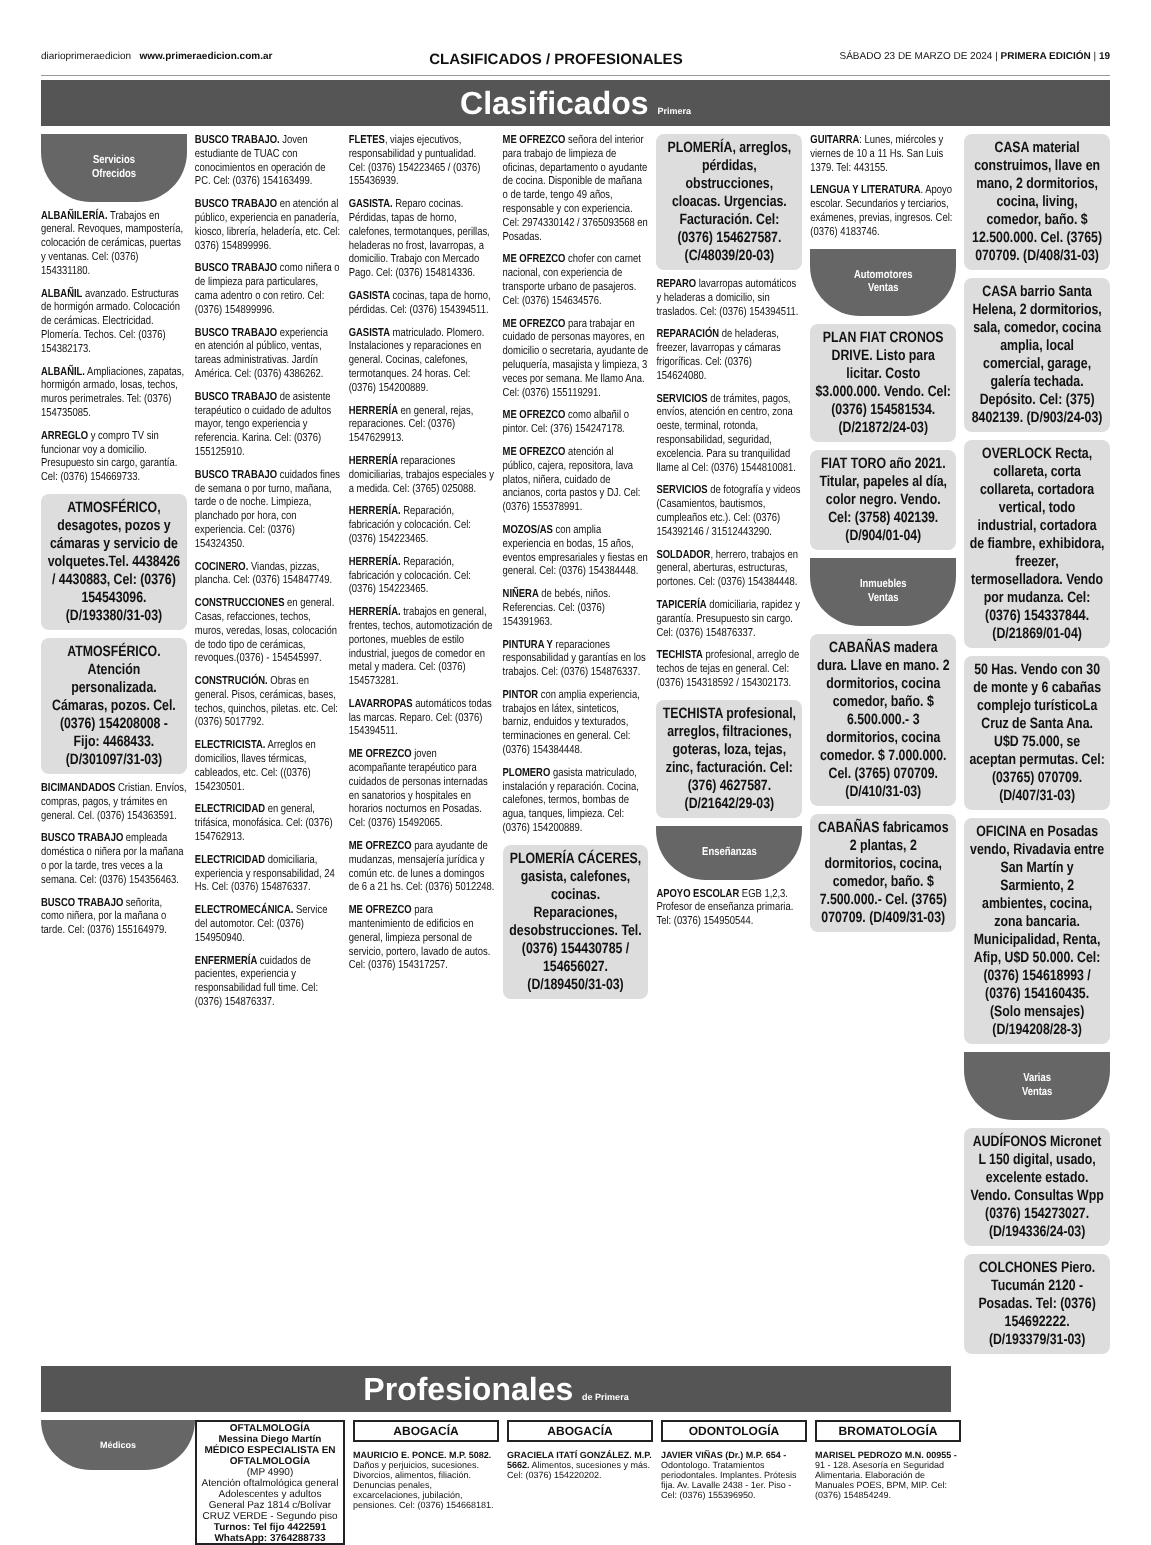diarioprimeraedicion www.primeraedicion.com.ar CLASIFICADOS / PROFESIONALES SÁBADO 23 DE MARZO DE 2024 | PRIMERA EDICIÓN | 19
Clasificados Primera
Servicios
Ofrecidos
ALBAÑILERÍA. Trabajos en general. Revoques, mampostería, colocación de cerámicas, puertas y ventanas. Cel: (0376) 154331180.
ALBAÑIL avanzado. Estructuras de hormigón armado. Colocación de cerámicas. Electricidad. Plomería. Techos. Cel: (0376) 154382173.
ALBAÑIL. Ampliaciones, zapatas, hormigón armado, losas, techos, muros perimetrales. Tel: (0376) 154735085.
ARREGLO y compro TV sin funcionar voy a domicilio. Presupuesto sin cargo, garantía. Cel: (0376) 154669733.
ATMOSFÉRICO, desagotes, pozos y cámaras y servicio de volquetes.Tel. 4438426 / 4430883, Cel: (0376) 154543096. (D/193380/31-03)
ATMOSFÉRICO. Atención personalizada. Cámaras, pozos. Cel. (0376) 154208008 - Fijo: 4468433. (D/301097/31-03)
BICIMANDADOS Cristian. Envíos, compras, pagos, y trámites en general. Cel. (0376) 154363591.
BUSCO TRABAJO empleada doméstica o niñera por la mañana o por la tarde, tres veces a la semana. Cel: (0376) 154356463.
BUSCO TRABAJO señorita, como niñera, por la mañana o tarde. Cel: (0376) 155164979.
BUSCO TRABAJO. Joven estudiante de TUAC con conocimientos en operación de PC. Cel: (0376) 154163499.
BUSCO TRABAJO en atención al público, experiencia en panadería, kiosco, librería, heladería, etc. Cel: 0376) 154899996.
BUSCO TRABAJO como niñera o de limpieza para particulares, cama adentro o con retiro. Cel: (0376) 154899996.
BUSCO TRABAJO experiencia en atención al público, ventas, tareas administrativas. Jardín América. Cel: (0376) 4386262.
BUSCO TRABAJO de asistente terapéutico o cuidado de adultos mayor, tengo experiencia y referencia. Karina. Cel: (0376) 155125910.
BUSCO TRABAJO cuidados fines de semana o por turno, mañana, tarde o de noche. Limpieza, planchado por hora, con experiencia. Cel: (0376) 154324350.
COCINERO. Viandas, pizzas, plancha. Cel: (0376) 154847749.
CONSTRUCCIONES en general. Casas, refacciones, techos, muros, veredas, losas, colocación de todo tipo de cerámicas, revoques.(0376) - 154545997.
CONSTRUCIÓN. Obras en general. Pisos, cerámicas, bases, techos, quinchos, piletas. etc. Cel: (0376) 5017792.
ELECTRICISTA. Arreglos en domicilios, llaves térmicas, cableados, etc. Cel: ((0376) 154230501.
ELECTRICIDAD en general, trifásica, monofásica. Cel: (0376) 154762913.
ELECTRICIDAD domiciliaria, experiencia y responsabilidad, 24 Hs. Cel: (0376) 154876337.
ELECTROMECÁNICA. Service del automotor. Cel: (0376) 154950940.
ENFERMERÍA cuidados de pacientes, experiencia y responsabilidad full time. Cel: (0376) 154876337.
FLETES, viajes ejecutivos, responsabilidad y puntualidad. Cel: (0376) 154223465 / (0376) 155436939.
GASISTA. Reparo cocinas. Pérdidas, tapas de horno, calefones, termotanques, perillas, heladeras no frost, lavarropas, a domicilio. Trabajo con Mercado Pago. Cel: (0376) 154814336.
GASISTA cocinas, tapa de horno, pérdidas. Cel: (0376) 154394511.
GASISTA matriculado. Plomero. Instalaciones y reparaciones en general. Cocinas, calefones, termotanques. 24 horas. Cel: (0376) 154200889.
HERRERÍA en general, rejas, reparaciones. Cel: (0376) 1547629913.
HERRERÍA reparaciones domiciliarias, trabajos especiales y a medida. Cel: (3765) 025088.
HERRERÍA. Reparación, fabricación y colocación. Cel: (0376) 154223465.
HERRERÍA. Reparación, fabricación y colocación. Cel: (0376) 154223465.
HERRERÍA. trabajos en general, frentes, techos, automotización de portones, muebles de estilo industrial, juegos de comedor en metal y madera. Cel: (0376) 154573281.
LAVARROPAS automáticos todas las marcas. Reparo. Cel: (0376) 154394511.
ME OFREZCO joven acompañante terapéutico para cuidados de personas internadas en sanatorios y hospitales en horarios nocturnos en Posadas. Cel: (0376) 15492065.
ME OFREZCO para ayudante de mudanzas, mensajería jurídica y común etc. de lunes a domingos de 6 a 21 hs. Cel: (0376) 5012248.
ME OFREZCO para mantenimiento de edificios en general, limpieza personal de servicio, portero, lavado de autos. Cel: (0376) 154317257.
ME OFREZCO señora del interior para trabajo de limpieza de oficinas, departamento o ayudante de cocina. Disponible de mañana o de tarde, tengo 49 años, responsable y con experiencia. Cel: 2974330142 / 3765093568 en Posadas.
ME OFREZCO chofer con carnet nacional, con experiencia de transporte urbano de pasajeros. Cel: (0376) 154634576.
ME OFREZCO para trabajar en cuidado de personas mayores, en domicilio o secretaria, ayudante de peluquería, masajista y limpieza, 3 veces por semana. Me llamo Ana. Cel: (0376) 155119291.
ME OFREZCO como albañil o pintor. Cel: (376) 154247178.
ME OFREZCO atención al público, cajera, repositora, lava platos, niñera, cuidado de ancianos, corta pastos y DJ. Cel: (0376) 155378991.
MOZOS/AS con amplia experiencia en bodas, 15 años, eventos empresariales y fiestas en general. Cel: (0376) 154384448.
NIÑERA de bebés, niños. Referencias. Cel: (0376) 154391963.
PINTURA Y reparaciones responsabilidad y garantías en los trabajos. Cel: (0376) 154876337.
PINTOR con amplia experiencia, trabajos en látex, sinteticos, barniz, enduidos y texturados, terminaciones en general. Cel: (0376) 154384448.
PLOMERO gasista matriculado, instalación y reparación. Cocina, calefones, termos, bombas de agua, tanques, limpieza. Cel: (0376) 154200889.
PLOMERÍA CÁCERES, gasista, calefones, cocinas. Reparaciones, desobstrucciones. Tel. (0376) 154430785 / 154656027. (D/189450/31-03)
PLOMERÍA, arreglos, pérdidas, obstrucciones, cloacas. Urgencias. Facturación. Cel: (0376) 154627587. (C/48039/20-03)
REPARO lavarropas automáticos y heladeras a domicilio, sin traslados. Cel: (0376) 154394511.
REPARACIÓN de heladeras, freezer, lavarropas y cámaras frigoríficas. Cel: (0376) 154624080.
SERVICIOS de trámites, pagos, envíos, atención en centro, zona oeste, terminal, rotonda, responsabilidad, seguridad, excelencia. Para su tranquilidad llame al Cel: (0376) 1544810081.
SERVICIOS de fotografía y videos (Casamientos, bautismos, cumpleaños etc.). Cel: (0376) 154392146 / 31512443290.
SOLDADOR, herrero, trabajos en general, aberturas, estructuras, portones. Cel: (0376) 154384448.
TAPICERÍA domiciliaria, rapidez y garantía. Presupuesto sin cargo. Cel: (0376) 154876337.
TECHISTA profesional, arreglo de techos de tejas en general. Cel: (0376) 154318592 / 154302173.
TECHISTA profesional, arreglos, filtraciones, goteras, loza, tejas, zinc, facturación. Cel: (376) 4627587. (D/21642/29-03)
Enseñanzas
APOYO ESCOLAR EGB 1,2,3. Profesor de enseñanza primaria. Tel: (0376) 154950544.
GUITARRA: Lunes, miércoles y viernes de 10 a 11 Hs. San Luis 1379. Tel: 443155.
LENGUA Y LITERATURA. Apoyo escolar. Secundarios y terciarios, exámenes, previas, ingresos. Cel: (0376) 4183746.
Automotores
Ventas
PLAN FIAT CRONOS DRIVE. Listo para licitar. Costo $3.000.000. Vendo. Cel: (0376) 154581534. (D/21872/24-03)
FIAT TORO año 2021. Titular, papeles al día, color negro. Vendo. Cel: (3758) 402139. (D/904/01-04)
Inmuebles
Ventas
CABAÑAS madera dura. Llave en mano. 2 dormitorios, cocina comedor, baño. $ 6.500.000.- 3 dormitorios, cocina comedor. $ 7.000.000. Cel. (3765) 070709. (D/410/31-03)
CABAÑAS fabricamos 2 plantas, 2 dormitorios, cocina, comedor, baño. $ 7.500.000.- Cel. (3765) 070709. (D/409/31-03)
CASA material construimos, llave en mano, 2 dormitorios, cocina, living, comedor, baño. $ 12.500.000. Cel. (3765) 070709. (D/408/31-03)
CASA barrio Santa Helena, 2 dormitorios, sala, comedor, cocina amplia, local comercial, garage, galería techada. Depósito. Cel: (375) 8402139. (D/903/24-03)
OVERLOCK Recta, collareta, corta collareta, cortadora vertical, todo industrial, cortadora de fiambre, exhibidora, freezer, termoselladora. Vendo por mudanza. Cel: (0376) 154337844. (D/21869/01-04)
50 Has. Vendo con 30 de monte y 6 cabañas complejo turísticoLa Cruz de Santa Ana. U$D 75.000, se aceptan permutas. Cel: (03765) 070709. (D/407/31-03)
OFICINA en Posadas vendo, Rivadavia entre San Martín y Sarmiento, 2 ambientes, cocina, zona bancaria. Municipalidad, Renta, Afip, U$D 50.000. Cel: (0376) 154618993 / (0376) 154160435. (Solo mensajes) (D/194208/28-3)
Varias
Ventas
AUDÍFONOS Micronet L 150 digital, usado, excelente estado. Vendo. Consultas Wpp (0376) 154273027. (D/194336/24-03)
COLCHONES Piero. Tucumán 2120 - Posadas. Tel: (0376) 154692222. (D/193379/31-03)
Profesionales de Primera
Médicos
OFTALMOLOGÍA
Messina Diego Martín
MÉDICO ESPECIALISTA EN OFTALMOLOGÍA
(MP 4990)
Atención oftalmológica general Adolescentes y adultos
General Paz 1814 c/Bolívar
CRUZ VERDE - Segundo piso
Turnos: Tel fijo 4422591
WhatsApp: 3764288733
ABOGACÍA
MAURICIO E. PONCE. M.P. 5082. Daños y perjuicios, sucesiones. Divorcios, alimentos, filiación. Denuncias penales, excarcelaciones, jubilación, pensiones. Cel: (0376) 154668181.
ABOGACÍA
GRACIELA ITATÍ GONZÁLEZ. M.P. 5662. Alimentos, sucesiones y más. Cel: (0376) 154220202.
ODONTOLOGÍA
JAVIER VIÑAS (Dr.) M.P. 654 - Odontologo. Tratamientos periodontales. Implantes. Prótesis fija. Av. Lavalle 2438 - 1er. Piso - Cel: (0376) 155396950.
BROMATOLOGÍA
MARISEL PEDROZO M.N. 00955 - 91 - 128. Asesoría en Seguridad Alimentaria. Elaboración de Manuales POES, BPM, MIP. Cel: (0376) 154854249.